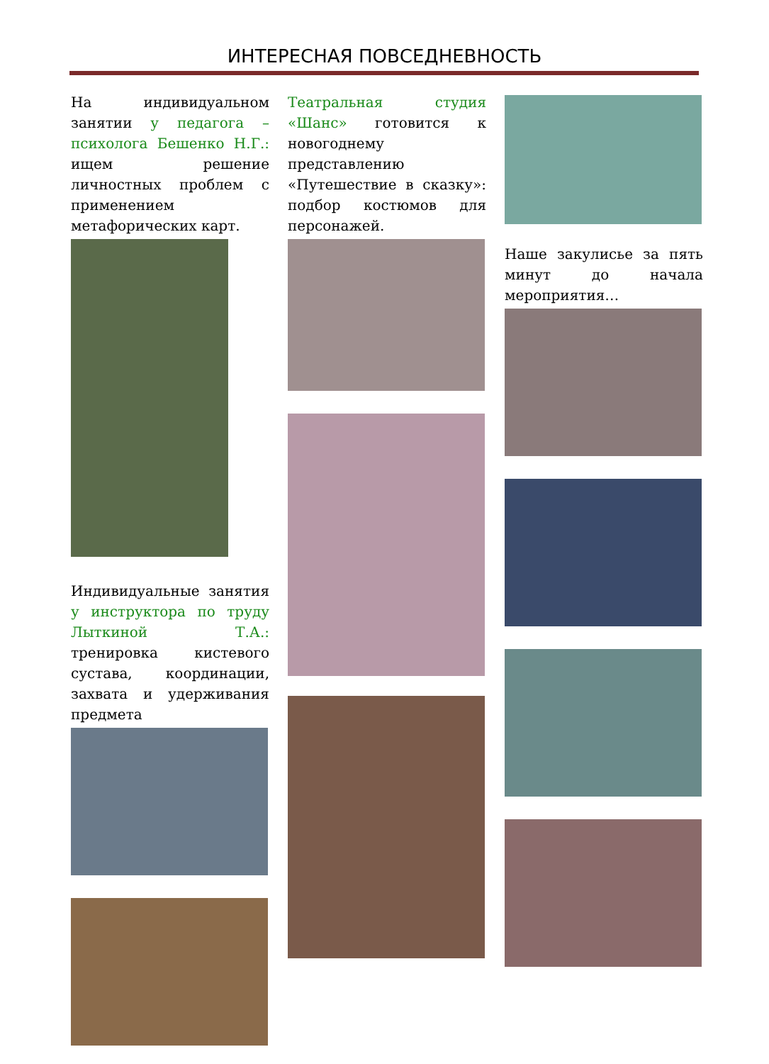ИНТЕРЕСНАЯ ПОВСЕДНЕВНОСТЬ
На индивидуальном занятии у педагога – психолога Бешенко Н.Г.: ищем решение личностных проблем с применением метафорических карт.
Индивидуальные занятия у инструктора по труду Лыткиной Т.А.: тренировка кистевого сустава, координации, захвата и удерживания предмета
Театральная студия «Шанс» готовится к новогоднему представлению «Путешествие в сказку»: подбор костюмов для персонажей.
Наше закулисье за пять минут до начала мероприятия…